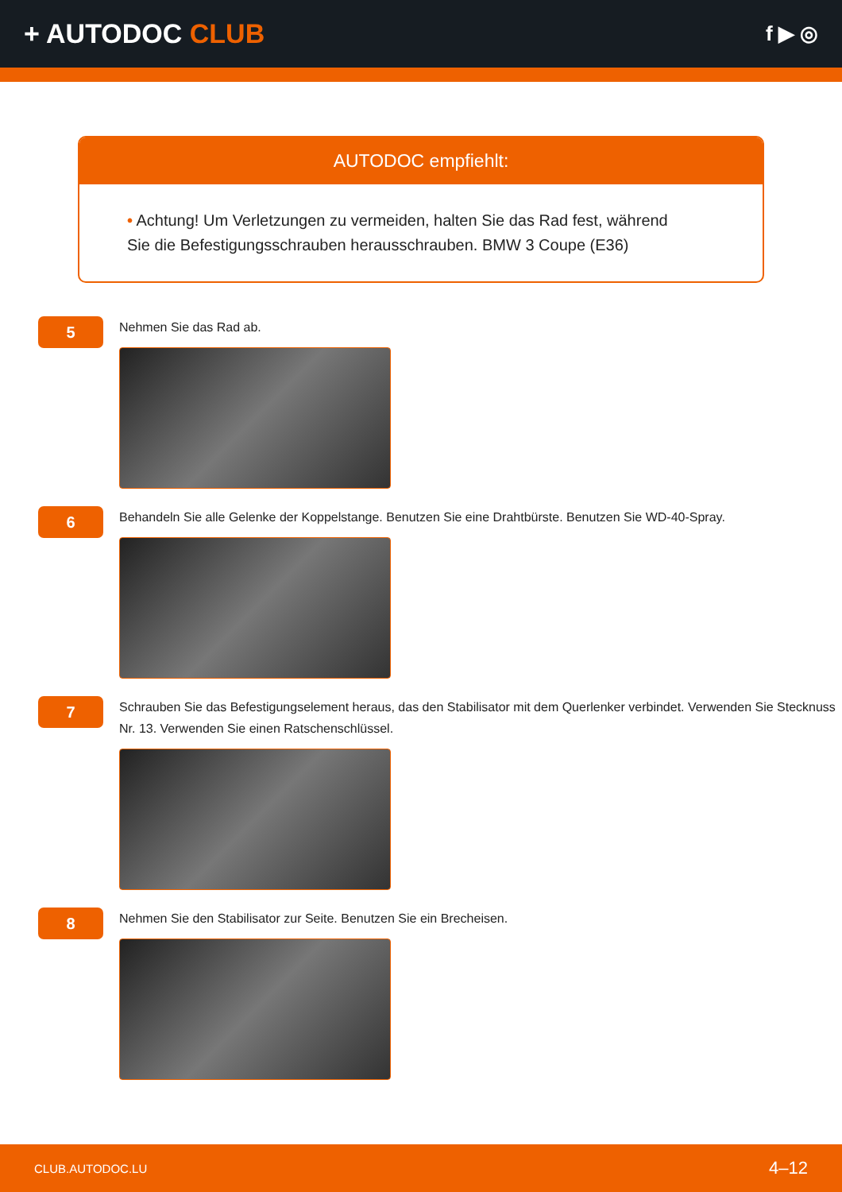+ AUTODOC CLUB
f ▶ ◎
AUTODOC empfiehlt:
• Achtung! Um Verletzungen zu vermeiden, halten Sie das Rad fest, während Sie die Befestigungsschrauben herausschrauben. BMW 3 Coupe (E36)
5
Nehmen Sie das Rad ab.
6
Behandeln Sie alle Gelenke der Koppelstange. Benutzen Sie eine Drahtbürste. Benutzen Sie WD-40-Spray.
7
Schrauben Sie das Befestigungselement heraus, das den Stabilisator mit dem Querlenker verbindet. Verwenden Sie Stecknuss Nr. 13. Verwenden Sie einen Ratschenschlüssel.
8
Nehmen Sie den Stabilisator zur Seite. Benutzen Sie ein Brecheisen.
CLUB.AUTODOC.LU 4–12